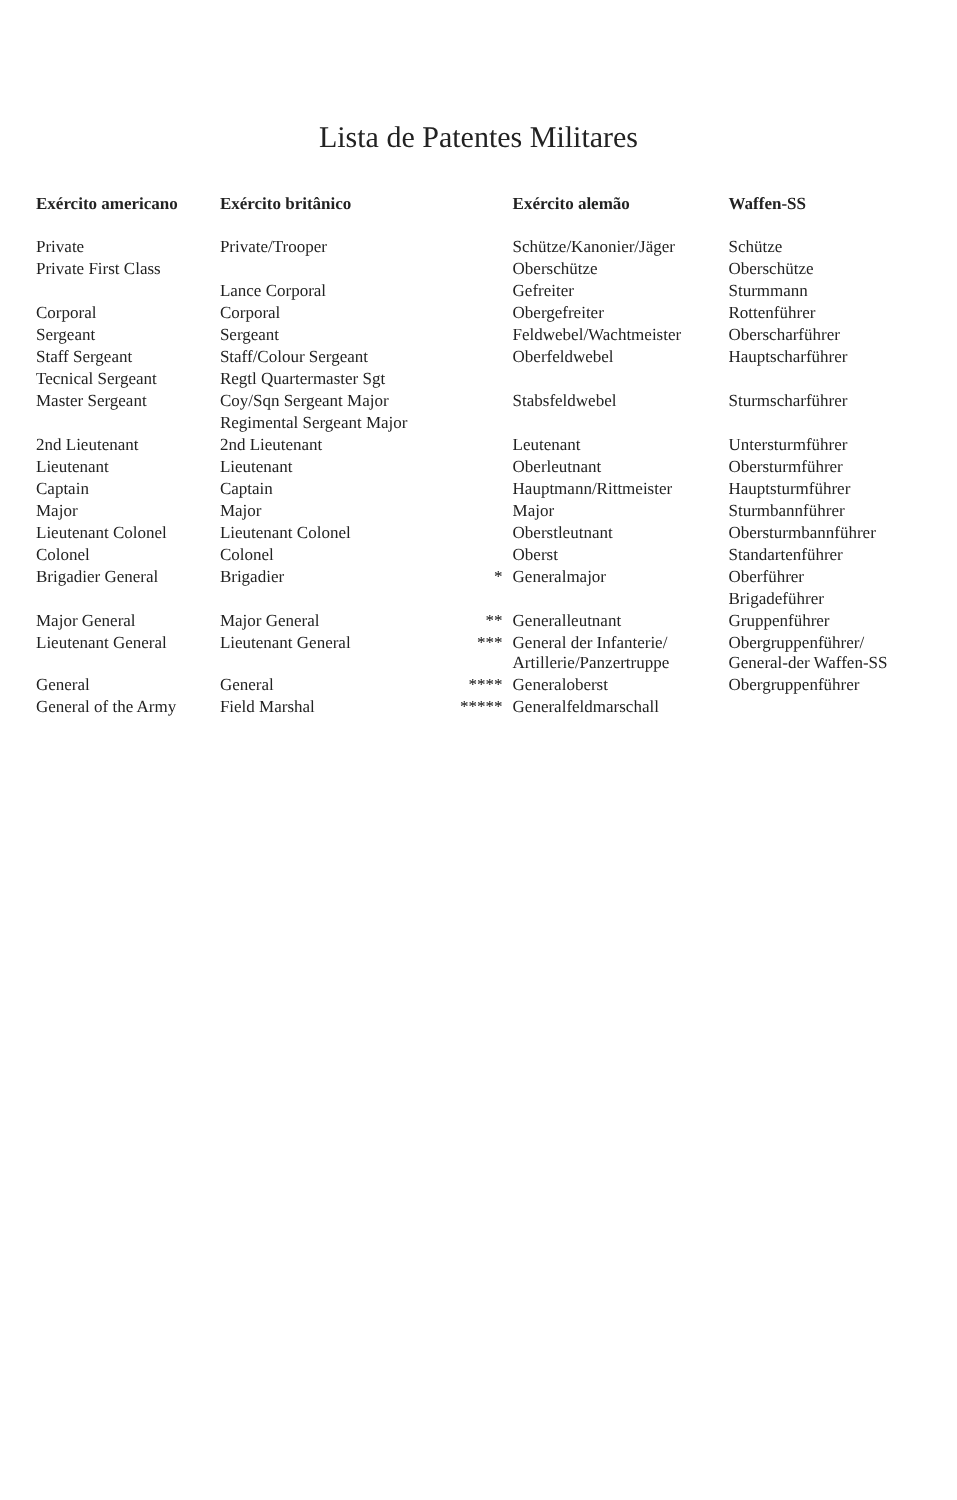Lista de Patentes Militares
| Exército americano | Exército britânico | | Exército alemão | Waffen-SS |
| --- | --- | --- | --- | --- |
| Private | Private/Trooper | | Schütze/Kanonier/Jäger | Schütze |
| Private First Class | | | Oberschütze | Oberschütze |
| | Lance Corporal | | Gefreiter | Sturmmann |
| Corporal | Corporal | | Obergefreiter | Rottenführer |
| Sergeant | Sergeant | | Feldwebel/Wachtmeister | Oberscharführer |
| Staff Sergeant | Staff/Colour Sergeant | | Oberfeldwebel | Hauptscharführer |
| Tecnical Sergeant | Regtl Quartermaster Sgt | | | |
| Master Sergeant | Coy/Sqn Sergeant Major | | Stabsfeldwebel | Sturmscharführer |
| | Regimental Sergeant Major | | | |
| 2nd Lieutenant | 2nd Lieutenant | | Leutenant | Untersturmführer |
| Lieutenant | Lieutenant | | Oberleutnant | Obersturmführer |
| Captain | Captain | | Hauptmann/Rittmeister | Hauptsturmführer |
| Major | Major | | Major | Sturmbannführer |
| Lieutenant Colonel | Lieutenant Colonel | | Oberstleutnant | Obersturmbannführer |
| Colonel | Colonel | | Oberst | Standartenführer |
| Brigadier General | Brigadier | * | Generalmajor | Oberführer |
| | | | | Brigadeführer |
| Major General | Major General | ** | Generalleutnant | Gruppenführer |
| Lieutenant General | Lieutenant General | *** | General der Infanterie/ Artillerie/Panzertruppe | Obergruppenführer/ General-der Waffen-SS |
| General | General | **** | Generaloberst | Obergruppenführer |
| General of the Army | Field Marshal | ***** | Generalfeldmarschall | |